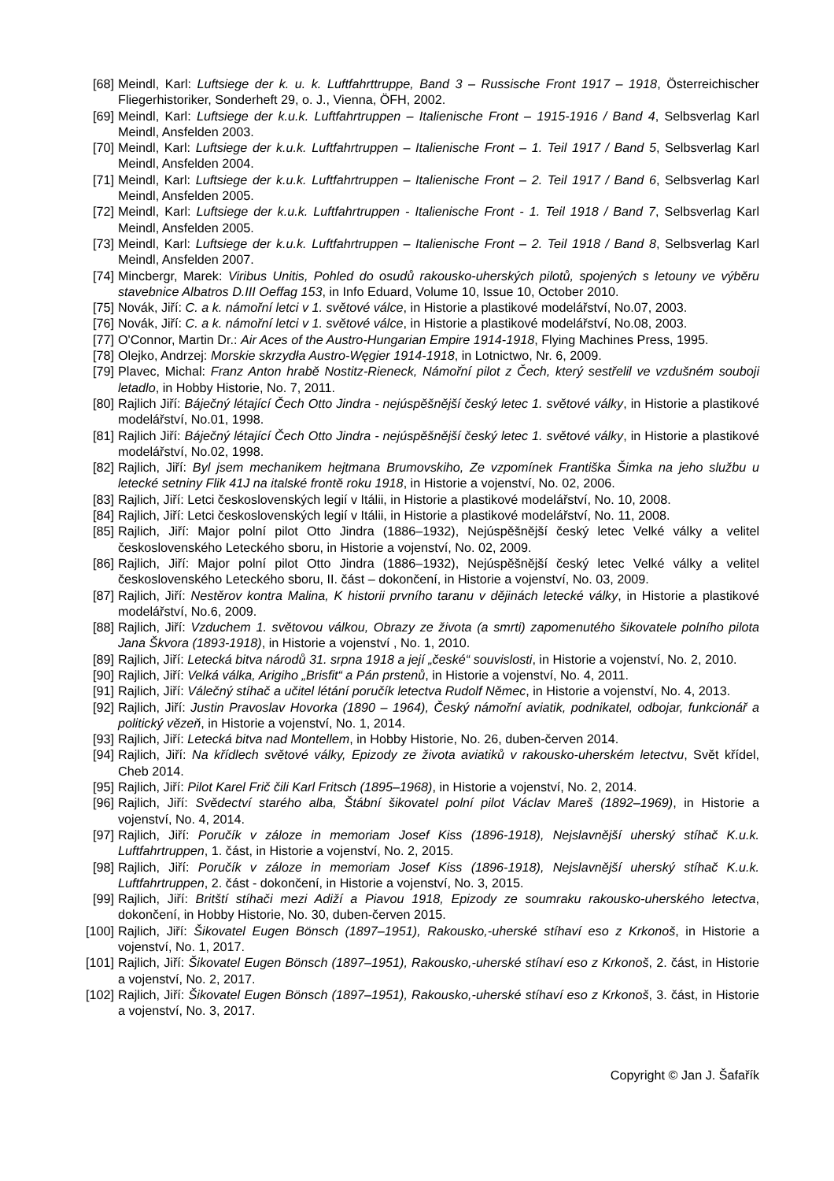[68] Meindl, Karl: Luftsiege der k. u. k. Luftfahrttruppe, Band 3 – Russische Front 1917 – 1918, Österreichischer Fliegerhistoriker, Sonderheft 29, o. J., Vienna, ÖFH, 2002.
[69] Meindl, Karl: Luftsiege der k.u.k. Luftfahrtruppen – Italienische Front – 1915-1916 / Band 4, Selbsverlag Karl Meindl, Ansfelden 2003.
[70] Meindl, Karl: Luftsiege der k.u.k. Luftfahrtruppen – Italienische Front – 1. Teil 1917 / Band 5, Selbsverlag Karl Meindl, Ansfelden 2004.
[71] Meindl, Karl: Luftsiege der k.u.k. Luftfahrtruppen – Italienische Front – 2. Teil 1917 / Band 6, Selbsverlag Karl Meindl, Ansfelden 2005.
[72] Meindl, Karl: Luftsiege der k.u.k. Luftfahrtruppen - Italienische Front - 1. Teil 1918 / Band 7, Selbsverlag Karl Meindl, Ansfelden 2005.
[73] Meindl, Karl: Luftsiege der k.u.k. Luftfahrtruppen – Italienische Front – 2. Teil 1918 / Band 8, Selbsverlag Karl Meindl, Ansfelden 2007.
[74] Mincbergr, Marek: Viribus Unitis, Pohled do osudů rakousko-uherských pilotů, spojených s letouny ve výběru stavebnice Albatros D.III Oeffag 153, in Info Eduard, Volume 10, Issue 10, October 2010.
[75] Novák, Jiří: C. a k. námořní letci v 1. světové válce, in Historie a plastikové modelářství, No.07, 2003.
[76] Novák, Jiří: C. a k. námořní letci v 1. světové válce, in Historie a plastikové modelářství, No.08, 2003.
[77] O'Connor, Martin Dr.: Air Aces of the Austro-Hungarian Empire 1914-1918, Flying Machines Press, 1995.
[78] Olejko, Andrzej: Morskie skrzydła Austro-Węgier 1914-1918, in Lotnictwo, Nr. 6, 2009.
[79] Plavec, Michal: Franz Anton hrabě Nostitz-Rieneck, Námořní pilot z Čech, který sestřelil ve vzdušném souboji letadlo, in Hobby Historie, No. 7, 2011.
[80] Rajlich Jiří: Báječný létající Čech Otto Jindra - nejúspěšnější český letec 1. světové války, in Historie a plastikové modelářství, No.01, 1998.
[81] Rajlich Jiří: Báječný létající Čech Otto Jindra - nejúspěšnější český letec 1. světové války, in Historie a plastikové modelářství, No.02, 1998.
[82] Rajlich, Jiří: Byl jsem mechanikem hejtmana Brumovskiho, Ze vzpomínek Františka Šimka na jeho službu u letecké setniny Flik 41J na italské frontě roku 1918, in Historie a vojenství, No. 02, 2006.
[83] Rajlich, Jiří: Letci československých legií v Itálii, in Historie a plastikové modelářství, No. 10, 2008.
[84] Rajlich, Jiří: Letci československých legií v Itálii, in Historie a plastikové modelářství, No. 11, 2008.
[85] Rajlich, Jiří: Major polní pilot Otto Jindra (1886–1932), Nejúspěšnější český letec Velké války a velitel československého Leteckého sboru, in Historie a vojenství, No. 02, 2009.
[86] Rajlich, Jiří: Major polní pilot Otto Jindra (1886–1932), Nejúspěšnější český letec Velké války a velitel československého Leteckého sboru, II. část – dokončení, in Historie a vojenství, No. 03, 2009.
[87] Rajlich, Jiří: Nestěrov kontra Malina, K historii prvního taranu v dějinách letecké války, in Historie a plastikové modelářství, No.6, 2009.
[88] Rajlich, Jiří: Vzduchem 1. světovou válkou, Obrazy ze života (a smrti) zapomenutého šikovatele polního pilota Jana Škvora (1893-1918), in Historie a vojenství , No. 1, 2010.
[89] Rajlich, Jiří: Letecká bitva národů 31. srpna 1918 a její „české“ souvislosti, in Historie a vojenství, No. 2, 2010.
[90] Rajlich, Jiří: Velká válka, Arigiho „Brisfit“ a Pán prstenů, in Historie a vojenství, No. 4, 2011.
[91] Rajlich, Jiří: Válečný stíhač a učitel létání poručík letectva Rudolf Němec, in Historie a vojenství, No. 4, 2013.
[92] Rajlich, Jiří: Justin Pravoslav Hovorka (1890 – 1964), Český námořní aviatik, podnikatel, odbojar, funkcionář a politický vězeň, in Historie a vojenství, No. 1, 2014.
[93] Rajlich, Jiří: Letecká bitva nad Montellem, in Hobby Historie, No. 26, duben-červen 2014.
[94] Rajlich, Jiří: Na křídlech světové války, Epizody ze života aviatiků v rakousko-uherském letectvu, Svět křídel, Cheb 2014.
[95] Rajlich, Jiří: Pilot Karel Frič čili Karl Fritsch (1895–1968), in Historie a vojenství, No. 2, 2014.
[96] Rajlich, Jiří: Svědectví starého alba, Štábní šikovatel polní pilot Václav Mareš (1892–1969), in Historie a vojenství, No. 4, 2014.
[97] Rajlich, Jiří: Poručík v záloze in memoriam Josef Kiss (1896-1918), Nejslavnější uherský stíhač K.u.k. Luftfahrtruppen, 1. část, in Historie a vojenství, No. 2, 2015.
[98] Rajlich, Jiří: Poručík v záloze in memoriam Josef Kiss (1896-1918), Nejslavnější uherský stíhač K.u.k. Luftfahrtruppen, 2. část - dokončení, in Historie a vojenství, No. 3, 2015.
[99] Rajlich, Jiří: Britští stíhači mezi Adiží a Piavou 1918, Epizody ze soumraku rakousko-uherského letectva, dokončení, in Hobby Historie, No. 30, duben-červen 2015.
[100] Rajlich, Jiří: Šikovatel Eugen Bönsch (1897–1951), Rakousko,-uherské stíhaví eso z Krkonoš, in Historie a vojenství, No. 1, 2017.
[101] Rajlich, Jiří: Šikovatel Eugen Bönsch (1897–1951), Rakousko,-uherské stíhaví eso z Krkonoš, 2. část, in Historie a vojenství, No. 2, 2017.
[102] Rajlich, Jiří: Šikovatel Eugen Bönsch (1897–1951), Rakousko,-uherské stíhaví eso z Krkonoš, 3. část, in Historie a vojenství, No. 3, 2017.
Copyright © Jan J. Šafařík